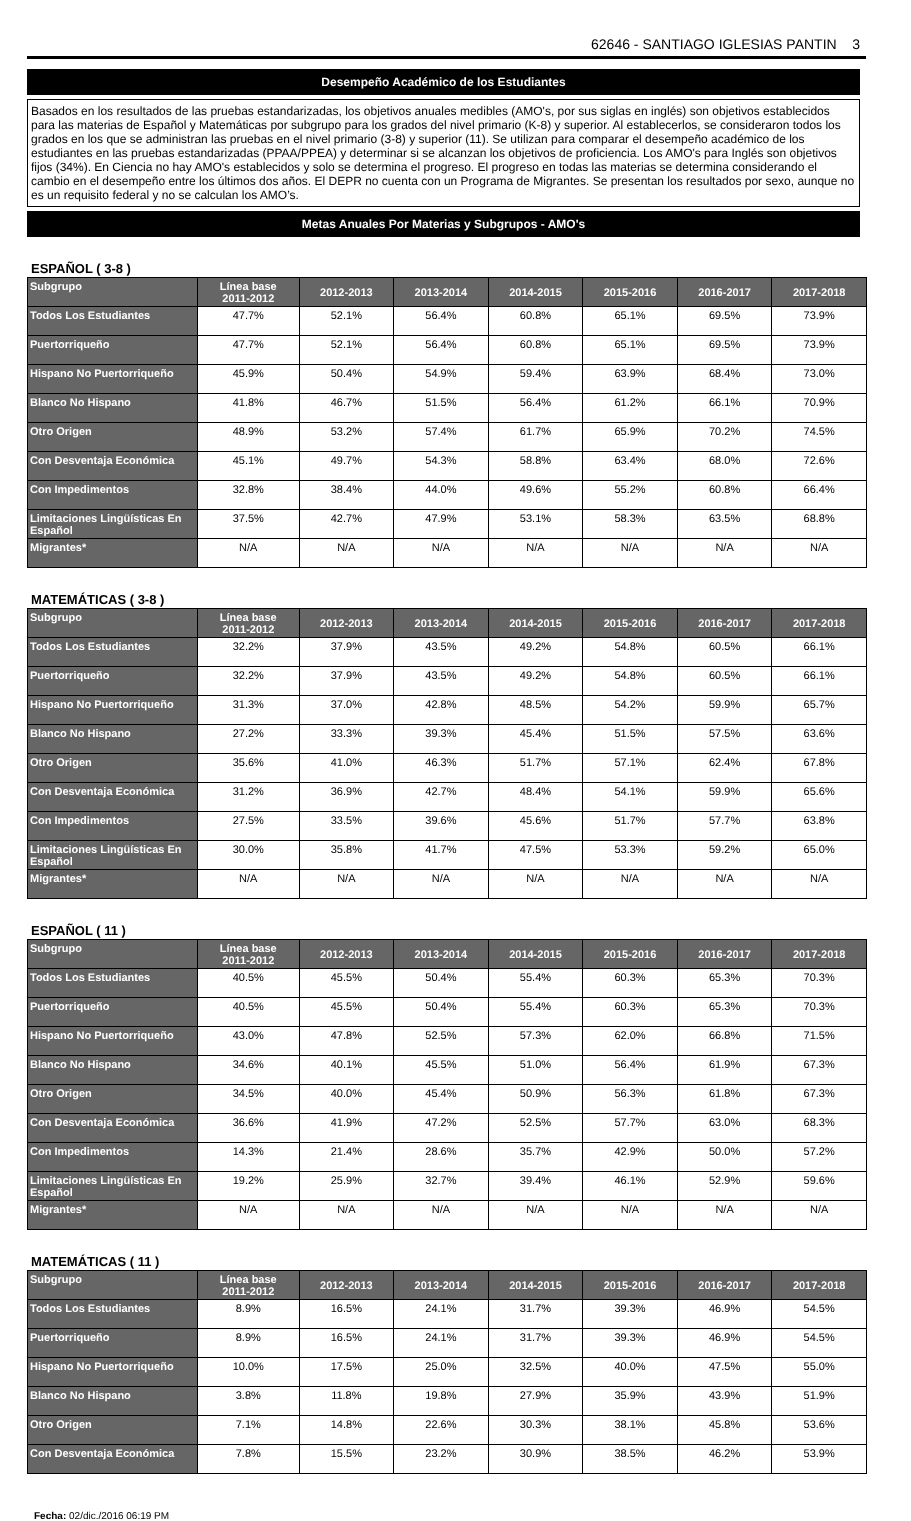62646 - SANTIAGO IGLESIAS PANTIN 3
Desempeño Académico de los Estudiantes
Basados en los resultados de las pruebas estandarizadas, los objetivos anuales medibles (AMO's, por sus siglas en inglés) son objetivos establecidos para las materias de Español y Matemáticas por subgrupo para los grados del nivel primario (K-8) y superior. Al establecerlos, se consideraron todos los grados en los que se administran las pruebas en el nivel primario (3-8) y superior (11). Se utilizan para comparar el desempeño académico de los estudiantes en las pruebas estandarizadas (PPAA/PPEA) y determinar si se alcanzan los objetivos de proficiencia. Los AMO's para Inglés son objetivos fijos (34%). En Ciencia no hay AMO's establecidos y solo se determina el progreso. El progreso en todas las materias se determina considerando el cambio en el desempeño entre los últimos dos años. El DEPR no cuenta con un Programa de Migrantes. Se presentan los resultados por sexo, aunque no es un requisito federal y no se calculan los AMO’s.
Metas Anuales Por Materias y Subgrupos - AMO's
ESPAÑOL ( 3-8 )
| Subgrupo | Línea base 2011-2012 | 2012-2013 | 2013-2014 | 2014-2015 | 2015-2016 | 2016-2017 | 2017-2018 |
| --- | --- | --- | --- | --- | --- | --- | --- |
| Todos Los Estudiantes | 47.7% | 52.1% | 56.4% | 60.8% | 65.1% | 69.5% | 73.9% |
| Puertorriqueño | 47.7% | 52.1% | 56.4% | 60.8% | 65.1% | 69.5% | 73.9% |
| Hispano No Puertorriqueño | 45.9% | 50.4% | 54.9% | 59.4% | 63.9% | 68.4% | 73.0% |
| Blanco No Hispano | 41.8% | 46.7% | 51.5% | 56.4% | 61.2% | 66.1% | 70.9% |
| Otro Origen | 48.9% | 53.2% | 57.4% | 61.7% | 65.9% | 70.2% | 74.5% |
| Con Desventaja Económica | 45.1% | 49.7% | 54.3% | 58.8% | 63.4% | 68.0% | 72.6% |
| Con Impedimentos | 32.8% | 38.4% | 44.0% | 49.6% | 55.2% | 60.8% | 66.4% |
| Limitaciones Lingüísticas En Español | 37.5% | 42.7% | 47.9% | 53.1% | 58.3% | 63.5% | 68.8% |
| Migrantes* | N/A | N/A | N/A | N/A | N/A | N/A | N/A |
MATEMÁTICAS ( 3-8 )
| Subgrupo | Línea base 2011-2012 | 2012-2013 | 2013-2014 | 2014-2015 | 2015-2016 | 2016-2017 | 2017-2018 |
| --- | --- | --- | --- | --- | --- | --- | --- |
| Todos Los Estudiantes | 32.2% | 37.9% | 43.5% | 49.2% | 54.8% | 60.5% | 66.1% |
| Puertorriqueño | 32.2% | 37.9% | 43.5% | 49.2% | 54.8% | 60.5% | 66.1% |
| Hispano No Puertorriqueño | 31.3% | 37.0% | 42.8% | 48.5% | 54.2% | 59.9% | 65.7% |
| Blanco No Hispano | 27.2% | 33.3% | 39.3% | 45.4% | 51.5% | 57.5% | 63.6% |
| Otro Origen | 35.6% | 41.0% | 46.3% | 51.7% | 57.1% | 62.4% | 67.8% |
| Con Desventaja Económica | 31.2% | 36.9% | 42.7% | 48.4% | 54.1% | 59.9% | 65.6% |
| Con Impedimentos | 27.5% | 33.5% | 39.6% | 45.6% | 51.7% | 57.7% | 63.8% |
| Limitaciones Lingüísticas En Español | 30.0% | 35.8% | 41.7% | 47.5% | 53.3% | 59.2% | 65.0% |
| Migrantes* | N/A | N/A | N/A | N/A | N/A | N/A | N/A |
ESPAÑOL ( 11 )
| Subgrupo | Línea base 2011-2012 | 2012-2013 | 2013-2014 | 2014-2015 | 2015-2016 | 2016-2017 | 2017-2018 |
| --- | --- | --- | --- | --- | --- | --- | --- |
| Todos Los Estudiantes | 40.5% | 45.5% | 50.4% | 55.4% | 60.3% | 65.3% | 70.3% |
| Puertorriqueño | 40.5% | 45.5% | 50.4% | 55.4% | 60.3% | 65.3% | 70.3% |
| Hispano No Puertorriqueño | 43.0% | 47.8% | 52.5% | 57.3% | 62.0% | 66.8% | 71.5% |
| Blanco No Hispano | 34.6% | 40.1% | 45.5% | 51.0% | 56.4% | 61.9% | 67.3% |
| Otro Origen | 34.5% | 40.0% | 45.4% | 50.9% | 56.3% | 61.8% | 67.3% |
| Con Desventaja Económica | 36.6% | 41.9% | 47.2% | 52.5% | 57.7% | 63.0% | 68.3% |
| Con Impedimentos | 14.3% | 21.4% | 28.6% | 35.7% | 42.9% | 50.0% | 57.2% |
| Limitaciones Lingüísticas En Español | 19.2% | 25.9% | 32.7% | 39.4% | 46.1% | 52.9% | 59.6% |
| Migrantes* | N/A | N/A | N/A | N/A | N/A | N/A | N/A |
MATEMÁTICAS ( 11 )
| Subgrupo | Línea base 2011-2012 | 2012-2013 | 2013-2014 | 2014-2015 | 2015-2016 | 2016-2017 | 2017-2018 |
| --- | --- | --- | --- | --- | --- | --- | --- |
| Todos Los Estudiantes | 8.9% | 16.5% | 24.1% | 31.7% | 39.3% | 46.9% | 54.5% |
| Puertorriqueño | 8.9% | 16.5% | 24.1% | 31.7% | 39.3% | 46.9% | 54.5% |
| Hispano No Puertorriqueño | 10.0% | 17.5% | 25.0% | 32.5% | 40.0% | 47.5% | 55.0% |
| Blanco No Hispano | 3.8% | 11.8% | 19.8% | 27.9% | 35.9% | 43.9% | 51.9% |
| Otro Origen | 7.1% | 14.8% | 22.6% | 30.3% | 38.1% | 45.8% | 53.6% |
| Con Desventaja Económica | 7.8% | 15.5% | 23.2% | 30.9% | 38.5% | 46.2% | 53.9% |
Fecha: 02/dic./2016 06:19 PM